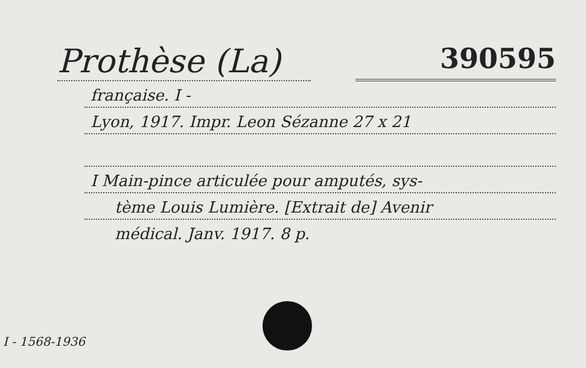Prothèse (La)
390595
française. I -
Lyon, 1917. Impr. Leon Sézanne 27 x 21
I Main-pince articulée pour amputés, sys-
tème Louis Lumière. [Extrait de] Avenir
médical. Janv. 1917. 8 p.
I - 1568-1936